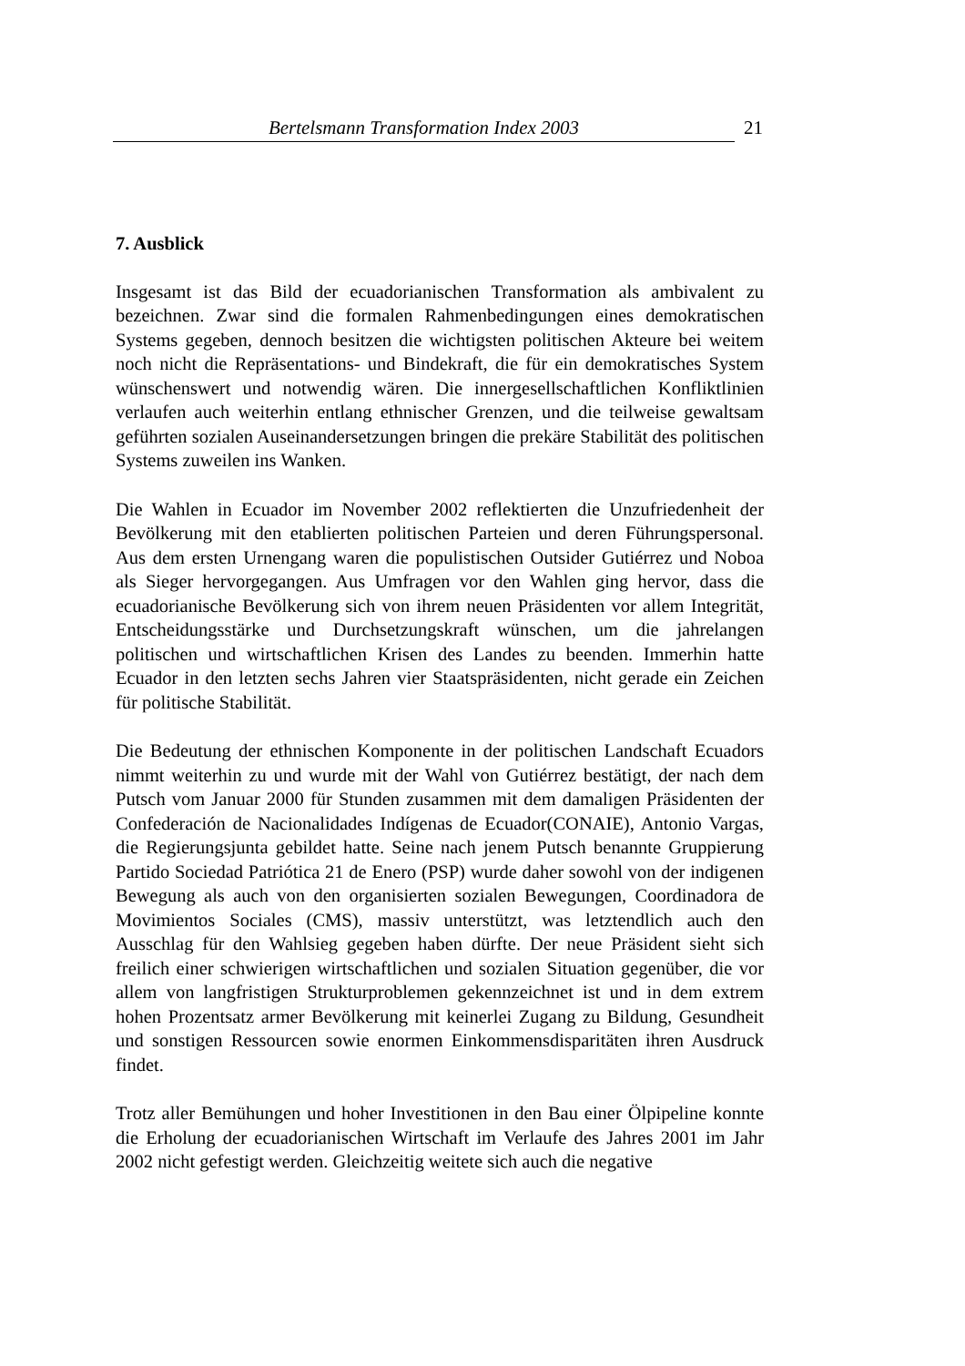Bertelsmann Transformation Index 2003 21
7. Ausblick
Insgesamt ist das Bild der ecuadorianischen Transformation als ambivalent zu bezeichnen. Zwar sind die formalen Rahmenbedingungen eines demokratischen Systems gegeben, dennoch besitzen die wichtigsten politischen Akteure bei weitem noch nicht die Repräsentations- und Bindekraft, die für ein demokratisches System wünschenswert und notwendig wären. Die innergesellschaftlichen Konfliktlinien verlaufen auch weiterhin entlang ethnischer Grenzen, und die teilweise gewaltsam geführten sozialen Auseinandersetzungen bringen die prekäre Stabilität des politischen Systems zuweilen ins Wanken.
Die Wahlen in Ecuador im November 2002 reflektierten die Unzufriedenheit der Bevölkerung mit den etablierten politischen Parteien und deren Führungspersonal. Aus dem ersten Urnengang waren die populistischen Outsider Gutiérrez und Noboa als Sieger hervorgegangen. Aus Umfragen vor den Wahlen ging hervor, dass die ecuadorianische Bevölkerung sich von ihrem neuen Präsidenten vor allem Integrität, Entscheidungsstärke und Durchsetzungskraft wünschen, um die jahrelangen politischen und wirtschaftlichen Krisen des Landes zu beenden. Immerhin hatte Ecuador in den letzten sechs Jahren vier Staatspräsidenten, nicht gerade ein Zeichen für politische Stabilität.
Die Bedeutung der ethnischen Komponente in der politischen Landschaft Ecuadors nimmt weiterhin zu und wurde mit der Wahl von Gutiérrez bestätigt, der nach dem Putsch vom Januar 2000 für Stunden zusammen mit dem damaligen Präsidenten der Confederación de Nacionalidades Indígenas de Ecuador(CONAIE), Antonio Vargas, die Regierungsjunta gebildet hatte. Seine nach jenem Putsch benannte Gruppierung Partido Sociedad Patriótica 21 de Enero (PSP) wurde daher sowohl von der indigenen Bewegung als auch von den organisierten sozialen Bewegungen, Coordinadora de Movimientos Sociales (CMS), massiv unterstützt, was letztendlich auch den Ausschlag für den Wahlsieg gegeben haben dürfte. Der neue Präsident sieht sich freilich einer schwierigen wirtschaftlichen und sozialen Situation gegenüber, die vor allem von langfristigen Strukturproblemen gekennzeichnet ist und in dem extrem hohen Prozentsatz armer Bevölkerung mit keinerlei Zugang zu Bildung, Gesundheit und sonstigen Ressourcen sowie enormen Einkommensdisparitäten ihren Ausdruck findet.
Trotz aller Bemühungen und hoher Investitionen in den Bau einer Ölpipeline konnte die Erholung der ecuadorianischen Wirtschaft im Verlaufe des Jahres 2001 im Jahr 2002 nicht gefestigt werden. Gleichzeitig weitete sich auch die negative